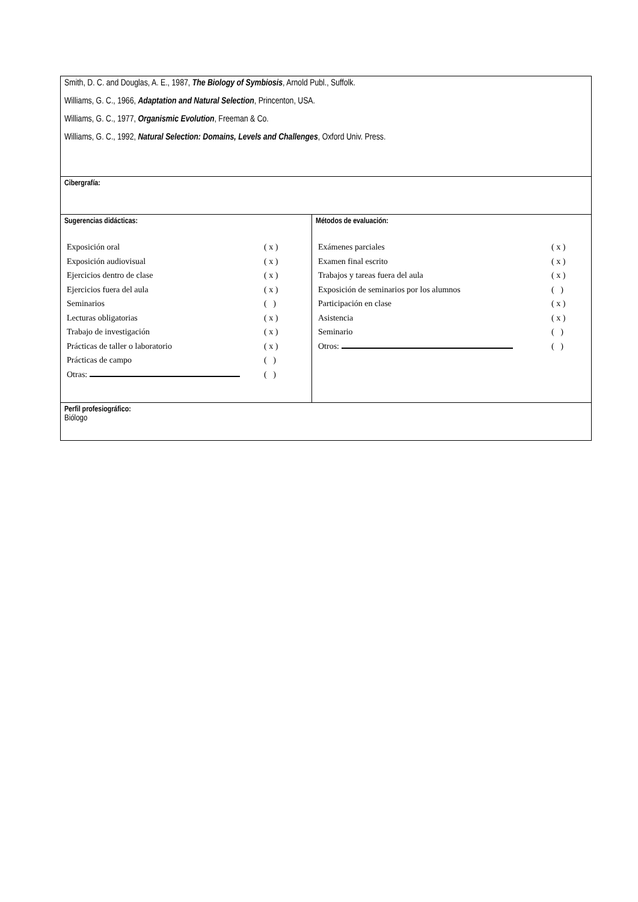| Smith, D. C. and Douglas, A. E., 1987, The Biology of Symbiosis , Arnold Publ., Suffolk. Williams, G. C., 1966, Adaptation and Natural Selection , Princenton, USA. Williams, G. C., 1977, Organismic Evolution , Freeman & Co. Williams, G. C., 1992, Natural Selection: Domains, Levels and Challenges , Oxford Univ. Press. | |
| Cibergrafía: | |
| Sugerencias didácticas: / Exposición oral / ( x ) / / Exposición audiovisual / ( x ) / / Ejercicios dentro de clase / ( x ) / / Ejercicios fuera del aula / ( x ) / / Seminarios / ( ) / / Lecturas obligatorias / ( x ) / / Trabajo de investigación / ( x ) / / Prácticas de taller o laboratorio / ( x ) / / Prácticas de campo / ( ) / / Otras: / ( ) / | Métodos de evaluación: / Exámenes parciales / ( x ) / / Examen final escrito / ( x ) / / Trabajos y tareas fuera del aula / ( x ) / / Exposición de seminarios por los alumnos / ( ) / / Participación en clase / ( x ) / / Asistencia / ( x ) / / Seminario / ( ) / / Otros: / ( ) / |
| Perfil profesiográfico: Biólogo | |